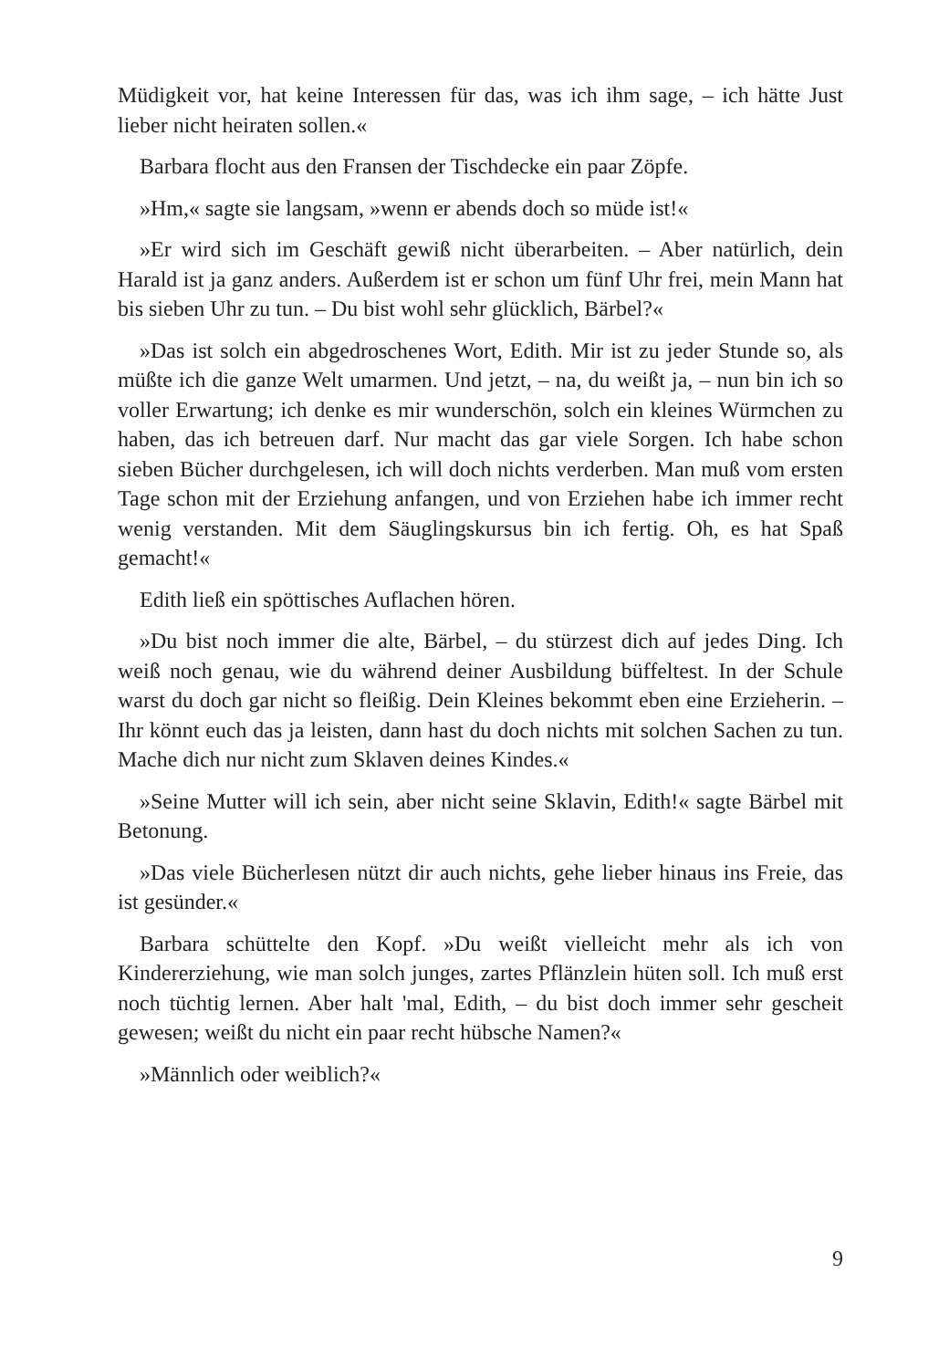Müdigkeit vor, hat keine Interessen für das, was ich ihm sage, – ich hätte Just lieber nicht heiraten sollen.«
Barbara flocht aus den Fransen der Tischdecke ein paar Zöpfe.
»Hm,« sagte sie langsam, »wenn er abends doch so müde ist!«
»Er wird sich im Geschäft gewiß nicht überarbeiten. – Aber natürlich, dein Harald ist ja ganz anders. Außerdem ist er schon um fünf Uhr frei, mein Mann hat bis sieben Uhr zu tun. – Du bist wohl sehr glücklich, Bärbel?«
»Das ist solch ein abgedroschenes Wort, Edith. Mir ist zu jeder Stunde so, als müßte ich die ganze Welt umarmen. Und jetzt, – na, du weißt ja, – nun bin ich so voller Erwartung; ich denke es mir wunderschön, solch ein kleines Würmchen zu haben, das ich betreuen darf. Nur macht das gar viele Sorgen. Ich habe schon sieben Bücher durchgelesen, ich will doch nichts verderben. Man muß vom ersten Tage schon mit der Erziehung anfangen, und von Erziehen habe ich immer recht wenig verstanden. Mit dem Säuglingskursus bin ich fertig. Oh, es hat Spaß gemacht!«
Edith ließ ein spöttisches Auflachen hören.
»Du bist noch immer die alte, Bärbel, – du stürzest dich auf jedes Ding. Ich weiß noch genau, wie du während deiner Ausbildung büffeltest. In der Schule warst du doch gar nicht so fleißig. Dein Kleines bekommt eben eine Erzieherin. – Ihr könnt euch das ja leisten, dann hast du doch nichts mit solchen Sachen zu tun. Mache dich nur nicht zum Sklaven deines Kindes.«
»Seine Mutter will ich sein, aber nicht seine Sklavin, Edith!« sagte Bärbel mit Betonung.
»Das viele Bücherlesen nützt dir auch nichts, gehe lieber hinaus ins Freie, das ist gesünder.«
Barbara schüttelte den Kopf. »Du weißt vielleicht mehr als ich von Kindererziehung, wie man solch junges, zartes Pflänzlein hüten soll. Ich muß erst noch tüchtig lernen. Aber halt 'mal, Edith, – du bist doch immer sehr gescheit gewesen; weißt du nicht ein paar recht hübsche Namen?«
»Männlich oder weiblich?«
9